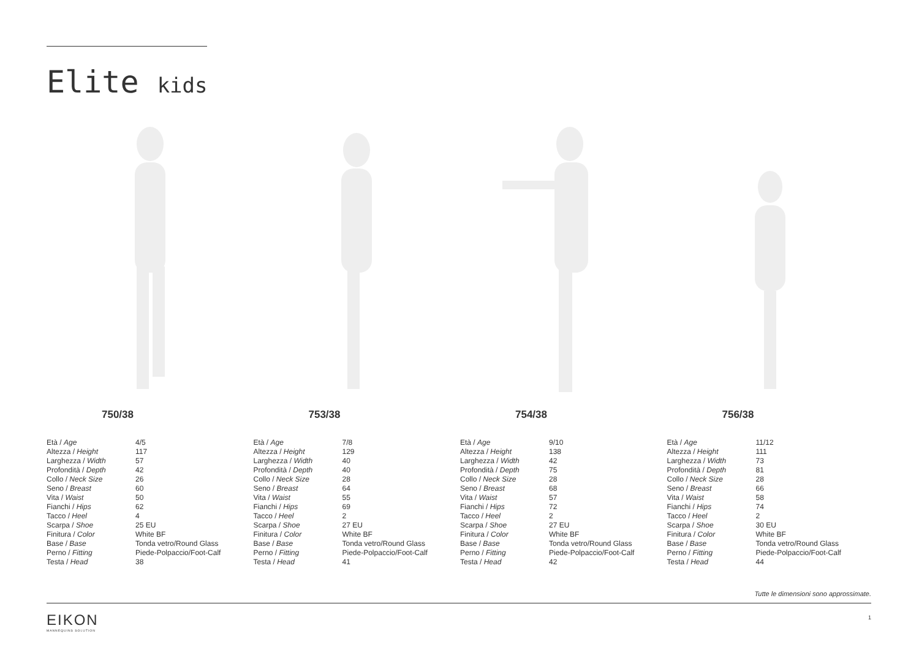Elite kids
750/38
| Età / Age | 4/5 |
| Altezza / Height | 117 |
| Larghezza / Width | 57 |
| Profondità / Depth | 42 |
| Collo / Neck Size | 26 |
| Seno / Breast | 60 |
| Vita / Waist | 50 |
| Fianchi / Hips | 62 |
| Tacco / Heel | 4 |
| Scarpa / Shoe | 25 EU |
| Finitura / Color | White BF |
| Base / Base | Tonda vetro/Round Glass |
| Perno / Fitting | Piede-Polpaccio/Foot-Calf |
| Testa / Head | 38 |
753/38
| Età / Age | 7/8 |
| Altezza / Height | 129 |
| Larghezza / Width | 40 |
| Profondità / Depth | 40 |
| Collo / Neck Size | 28 |
| Seno / Breast | 64 |
| Vita / Waist | 55 |
| Fianchi / Hips | 69 |
| Tacco / Heel | 2 |
| Scarpa / Shoe | 27 EU |
| Finitura / Color | White BF |
| Base / Base | Tonda vetro/Round Glass |
| Perno / Fitting | Piede-Polpaccio/Foot-Calf |
| Testa / Head | 41 |
754/38
| Età / Age | 9/10 |
| Altezza / Height | 138 |
| Larghezza / Width | 42 |
| Profondità / Depth | 75 |
| Collo / Neck Size | 28 |
| Seno / Breast | 68 |
| Vita / Waist | 57 |
| Fianchi / Hips | 72 |
| Tacco / Heel | 2 |
| Scarpa / Shoe | 27 EU |
| Finitura / Color | White BF |
| Base / Base | Tonda vetro/Round Glass |
| Perno / Fitting | Piede-Polpaccio/Foot-Calf |
| Testa / Head | 42 |
756/38
| Età / Age | 11/12 |
| Altezza / Height | 111 |
| Larghezza / Width | 73 |
| Profondità / Depth | 81 |
| Collo / Neck Size | 28 |
| Seno / Breast | 66 |
| Vita / Waist | 58 |
| Fianchi / Hips | 74 |
| Tacco / Heel | 2 |
| Scarpa / Shoe | 30 EU |
| Finitura / Color | White BF |
| Base / Base | Tonda vetro/Round Glass |
| Perno / Fitting | Piede-Polpaccio/Foot-Calf |
| Testa / Head | 44 |
Tutte le dimensioni sono approssimate.
EIKON
MANNEQUINS SOLUTION
1